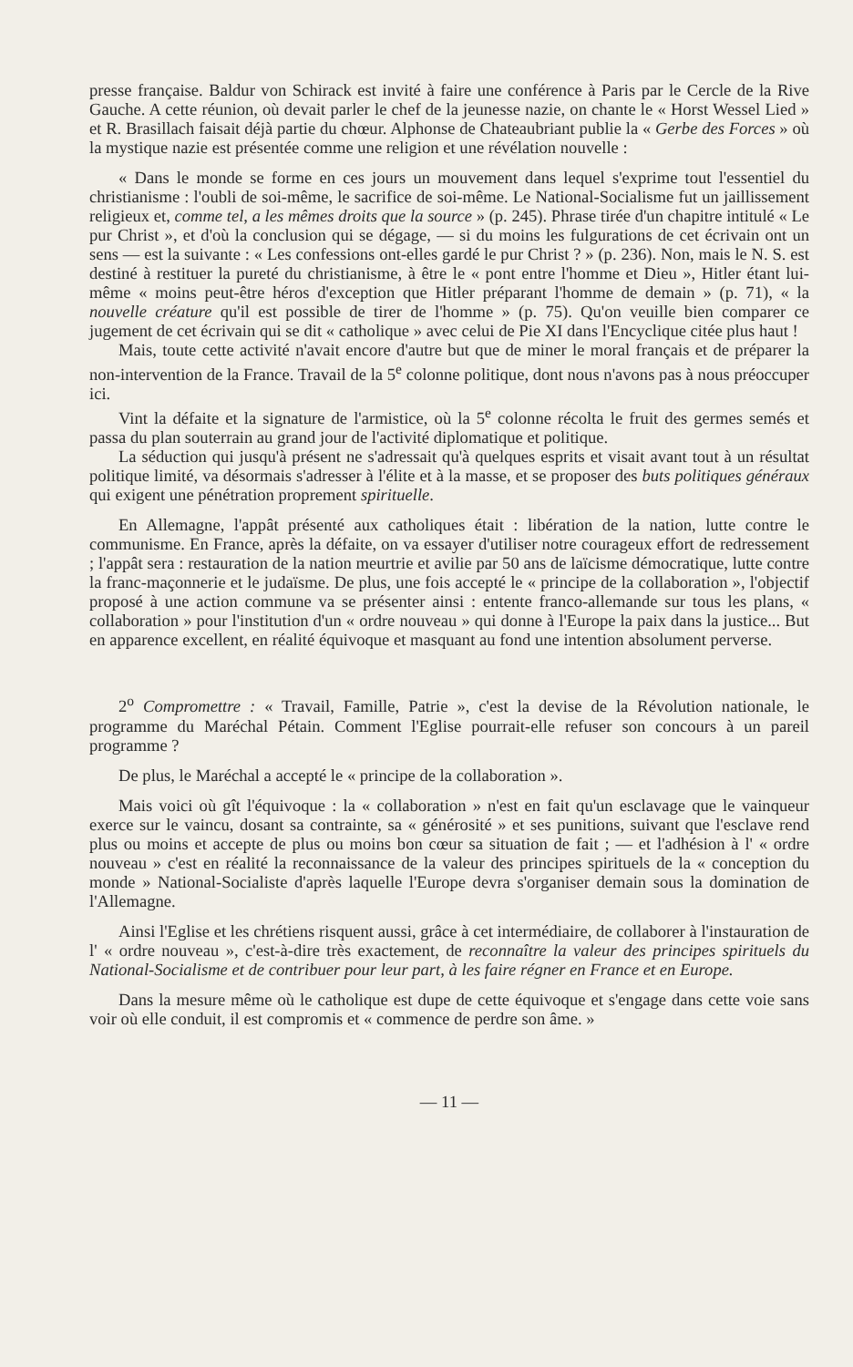presse française. Baldur von Schirack est invité à faire une conférence à Paris par le Cercle de la Rive Gauche. A cette réunion, où devait parler le chef de la jeunesse nazie, on chante le « Horst Wessel Lied » et R. Brasillach faisait déjà partie du chœur. Alphonse de Chateaubriant publie la « Gerbe des Forces » où la mystique nazie est présentée comme une religion et une révélation nouvelle :
« Dans le monde se forme en ces jours un mouvement dans lequel s'exprime tout l'essentiel du christianisme : l'oubli de soi-même, le sacrifice de soi-même. Le National-Socialisme fut un jaillissement religieux et, comme tel, a les mêmes droits que la source » (p. 245). Phrase tirée d'un chapitre intitulé « Le pur Christ », et d'où la conclusion qui se dégage, — si du moins les fulgurations de cet écrivain ont un sens — est la suivante : « Les confessions ont-elles gardé le pur Christ ? » (p. 236). Non, mais le N. S. est destiné à restituer la pureté du christianisme, à être le « pont entre l'homme et Dieu », Hitler étant lui-même « moins peut-être héros d'exception que Hitler préparant l'homme de demain » (p. 71), « la nouvelle créature qu'il est possible de tirer de l'homme » (p. 75). Qu'on veuille bien comparer ce jugement de cet écrivain qui se dit « catholique » avec celui de Pie XI dans l'Encyclique citée plus haut !
Mais, toute cette activité n'avait encore d'autre but que de miner le moral français et de préparer la non-intervention de la France. Travail de la 5<sup>e</sup> colonne politique, dont nous n'avons pas à nous préoccuper ici.
Vint la défaite et la signature de l'armistice, où la 5<sup>e</sup> colonne récolta le fruit des germes semés et passa du plan souterrain au grand jour de l'activité diplomatique et politique.
La séduction qui jusqu'à présent ne s'adressait qu'à quelques esprits et visait avant tout à un résultat politique limité, va désormais s'adresser à l'élite et à la masse, et se proposer des buts politiques généraux qui exigent une pénétration proprement spirituelle.
En Allemagne, l'appât présenté aux catholiques était : libération de la nation, lutte contre le communisme. En France, après la défaite, on va essayer d'utiliser notre courageux effort de redressement ; l'appât sera : restauration de la nation meurtrie et avilie par 50 ans de laïcisme démocratique, lutte contre la franc-maçonnerie et le judaïsme. De plus, une fois accepté le « principe de la collaboration », l'objectif proposé à une action commune va se présenter ainsi : entente franco-allemande sur tous les plans, « collaboration » pour l'institution d'un « ordre nouveau » qui donne à l'Europe la paix dans la justice... But en apparence excellent, en réalité équivoque et masquant au fond une intention absolument perverse.
2<sup>o</sup> Compromettre : « Travail, Famille, Patrie », c'est la devise de la Révolution nationale, le programme du Maréchal Pétain. Comment l'Eglise pourrait-elle refuser son concours à un pareil programme ?
De plus, le Maréchal a accepté le « principe de la collaboration ».
Mais voici où gît l'équivoque : la « collaboration » n'est en fait qu'un esclavage que le vainqueur exerce sur le vaincu, dosant sa contrainte, sa « générosité » et ses punitions, suivant que l'esclave rend plus ou moins et accepte de plus ou moins bon cœur sa situation de fait ; — et l'adhésion à l' « ordre nouveau » c'est en réalité la reconnaissance de la valeur des principes spirituels de la « conception du monde » National-Socialiste d'après laquelle l'Europe devra s'organiser demain sous la domination de l'Allemagne.
Ainsi l'Eglise et les chrétiens risquent aussi, grâce à cet intermédiaire, de collaborer à l'instauration de l' « ordre nouveau », c'est-à-dire très exactement, de reconnaître la valeur des principes spirituels du National-Socialisme et de contribuer pour leur part, à les faire régner en France et en Europe.
Dans la mesure même où le catholique est dupe de cette équivoque et s'engage dans cette voie sans voir où elle conduit, il est compromis et « commence de perdre son âme. »
— 11 —